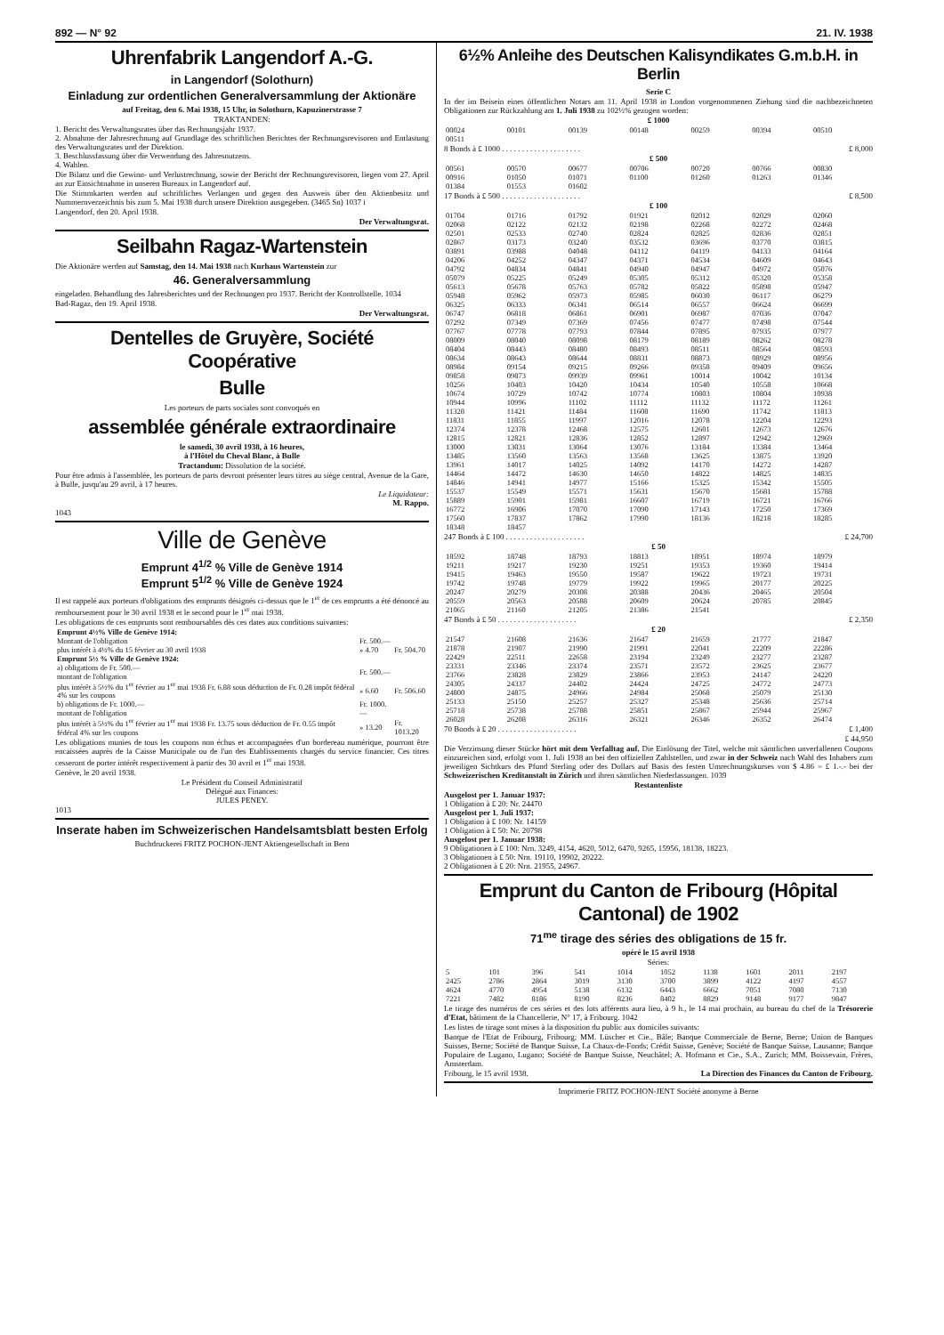892 — N° 92 21. IV. 1938
Uhrenfabrik Langendorf A.-G.
in Langendorf (Solothurn)
Einladung zur ordentlichen Generalversammlung der Aktionäre
auf Freitag, den 6. Mai 1938, 15 Uhr, in Solothurn, Kapuzinerstrasse 7
TRAKTANDEN:
1. Bericht des Verwaltungsrates über das Rechnungsjahr 1937.
2. Abnahme der Jahresrechnung auf Grundlage des schriftlichen Berichtes der Rechnungsrevisoren und Entlastung des Verwaltungsrates und der Direktion.
3. Beschlussfassung über die Verwendung des Jahresnutzens.
4. Wahlen.
Die Bilanz und die Gewinn- und Verlustrechnung, sowie der Bericht der Rechnungsrevisoren, liegen vom 27. April an zur Einsichtnahme in unseren Bureaux in Langendorf auf.
Die Stimmkarten werden auf schriftliches Verlangen und gegen den Ausweis über den Aktienbesitz und Nummernverzeichnis bis zum 5. Mai 1938 durch unsere Direktion ausgegeben. (3465 Sn) 1037 i
Langendorf, den 20. April 1938.
Der Verwaltungsrat.
Seilbahn Ragaz-Wartenstein
Die Aktionäre werden auf Samstag, den 14. Mai 1938 nach Kurhaus Wartenstein zur
46. Generalversammlung
eingeladen. Behandlung des Jahresberichtes und der Rechnungen pro 1937. Bericht der Kontrollstelle. 1034
Bad-Ragaz, den 19. April 1938.
Der Verwaltungsrat.
Dentelles de Gruyère, Société Coopérative
Bulle
Les porteurs de parts sociales sont convoqués en
assemblée générale extraordinaire
le samedi, 30 avril 1938, à 16 heures,
à l'Hôtel du Cheval Blanc, à Bulle
Tractandum: Dissolution de la société.
Pour être admis à l'assemblée, les porteurs de parts devront présenter leurs titres au siège central, Avenue de la Gare, à Bulle, jusqu'au 29 avril, à 17 heures.
Le Liquidateur:
M. Rappo.
1043
Ville de Genève
Emprunt 4<sup>1/2</sup> % Ville de Genève 1914
Emprunt 5<sup>1/2</sup> % Ville de Genève 1924
Il est rappelé aux porteurs d'obligations des emprunts désignés ci-dessus que le 1<sup>er</sup> de ces emprunts a été dénoncé au remboursement pour le 30 avril 1938 et le second pour le 1<sup>er</sup> mai 1938.
Les obligations de ces emprunts sont remboursables dès ces dates aux conditions suivantes:
| Emprunt 4½% Ville de Genève 1914: | | |
| Montant de l'obligation | Fr. 500.— | |
| plus intérêt à 4½% du 15 février au 30 avril 1938 | » 4.70 | Fr. 504.70 |
| Emprunt 5½ % Ville de Genève 1924: | | |
| a) obligations de Fr. 500.— montant de l'obligation | Fr. 500.— | |
| plus intérêt à 5½% du 1<sup>er</sup> février au 1<sup>er</sup> mai 1938 Fr. 6.88 sous déduction de Fr. 0.28 impôt fédéral 4% sur les coupons | » 6.60 | Fr. 506.60 |
| b) obligations de Fr. 1000.— montant de l'obligation | Fr. 1000.— | |
| plus intérêt à 5½% du 1<sup>er</sup> février au 1<sup>er</sup> mai 1938 Fr. 13.75 sous déduction de Fr. 0.55 impôt fédéral 4% sur les coupons | » 13.20 | Fr. 1013.20 |
Les obligations munies de tous les coupons non échus et accompagnées d'un bordereau numérique, pourront être encaissées auprès de la Caisse Municipale ou de l'un des Etablissements chargés du service financier. Ces titres cesseront de porter intérêt respectivement à partir des 30 avril et 1<sup>er</sup> mai 1938.
Genève, le 20 avril 1938.
Le Président du Conseil Administratif
Délégué aux Finances:
JULES PENEY.
1013
Inserate haben im Schweizerischen Handelsamtsblatt besten Erfolg
Buchdruckerei FRITZ POCHON-JENT Aktiengesellschaft in Bern
6½% Anleihe des Deutschen Kalisyndikates G.m.b.H. in Berlin
Serie C
In der im Beisein eines öffentlichen Notars am 11. April 1938 in London vorgenommenen Ziehung sind die nachbezeichneten Obligationen zur Rückzahlung am 1. Juli 1938 zu 102½% gezogen worden:
£ 1000
| 00024 | 00101 | 00139 | 00148 | 00259 | 00394 | 00510 |
| 00511 | | | | | | |
8 Bonds à £ 1000 . . . . . . . . . . . . . . . . . . . . £ 8,000
£ 500
| 00561 | 00570 | 00677 | 00706 | 00720 | 00766 | 00830 |
| 00916 | 01050 | 01071 | 01100 | 01260 | 01263 | 01346 |
| 01384 | 01553 | 01602 | | | | |
17 Bonds à £ 500 . . . . . . . . . . . . . . . . . . . . £ 8,500
£ 100
| 01704 | 01716 | 01792 | 01921 | 02012 | 02029 | 02060 |
| 02068 | 02122 | 02132 | 02198 | 02268 | 02272 | 02468 |
| 02501 | 02533 | 02740 | 02824 | 02825 | 02836 | 02851 |
| 02867 | 03173 | 03240 | 03532 | 03696 | 03770 | 03815 |
| 03891 | 03988 | 04048 | 04112 | 04119 | 04133 | 04164 |
| 04206 | 04252 | 04347 | 04371 | 04534 | 04609 | 04643 |
| 04792 | 04834 | 04841 | 04940 | 04947 | 04972 | 05076 |
| 05079 | 05225 | 05249 | 05305 | 05312 | 05320 | 05358 |
| 05613 | 05678 | 05763 | 05782 | 05822 | 05898 | 05947 |
| 05948 | 05962 | 05973 | 05985 | 06030 | 06117 | 06279 |
| 06325 | 06333 | 06341 | 06514 | 06557 | 06624 | 06699 |
| 06747 | 06818 | 06861 | 06901 | 06987 | 07036 | 07047 |
| 07292 | 07349 | 07369 | 07456 | 07477 | 07498 | 07544 |
| 07767 | 07778 | 07793 | 07844 | 07895 | 07935 | 07977 |
| 08009 | 08040 | 08098 | 08179 | 08189 | 08262 | 08278 |
| 08404 | 08443 | 08480 | 08493 | 08511 | 08564 | 08593 |
| 08634 | 08643 | 08644 | 08831 | 08873 | 08929 | 08956 |
| 08984 | 09154 | 09215 | 09266 | 09358 | 09409 | 09656 |
| 09858 | 09873 | 09939 | 09961 | 10014 | 10042 | 10134 |
| 10256 | 10403 | 10420 | 10434 | 10540 | 10558 | 10668 |
| 10674 | 10729 | 10742 | 10774 | 10803 | 10804 | 10938 |
| 10944 | 10996 | 11102 | 11112 | 11132 | 11172 | 11261 |
| 11328 | 11421 | 11484 | 11608 | 11690 | 11742 | 11813 |
| 11831 | 11855 | 11997 | 12016 | 12078 | 12204 | 12293 |
| 12374 | 12378 | 12468 | 12575 | 12601 | 12673 | 12676 |
| 12815 | 12821 | 12836 | 12852 | 12897 | 12942 | 12969 |
| 13000 | 13031 | 13064 | 13076 | 13184 | 13384 | 13464 |
| 13485 | 13560 | 13563 | 13568 | 13625 | 13875 | 13920 |
| 13961 | 14017 | 14025 | 14092 | 14170 | 14272 | 14287 |
| 14464 | 14472 | 14630 | 14650 | 14822 | 14825 | 14835 |
| 14846 | 14941 | 14977 | 15166 | 15325 | 15342 | 15505 |
| 15537 | 15549 | 15571 | 15631 | 15670 | 15681 | 15788 |
| 15889 | 15901 | 15981 | 16607 | 16719 | 16721 | 16766 |
| 16772 | 16906 | 17070 | 17090 | 17143 | 17250 | 17369 |
| 17560 | 17837 | 17862 | 17990 | 18136 | 18218 | 18285 |
| 18348 | 18457 | | | | | |
247 Bonds à £ 100 . . . . . . . . . . . . . . . . . . . . £ 24,700
£ 50
| 18592 | 18748 | 18793 | 18813 | 18951 | 18974 | 18979 |
| 19211 | 19217 | 19230 | 19251 | 19353 | 19360 | 19414 |
| 19415 | 19463 | 19550 | 19587 | 19622 | 19723 | 19731 |
| 19742 | 19748 | 19779 | 19922 | 19965 | 20177 | 20225 |
| 20247 | 20279 | 20308 | 20388 | 20436 | 20465 | 20504 |
| 20559 | 20563 | 20588 | 20609 | 20624 | 20785 | 20845 |
| 21065 | 21160 | 21205 | 21386 | 21541 | | |
47 Bonds à £ 50 . . . . . . . . . . . . . . . . . . . . £ 2,350
£ 20
| 21547 | 21608 | 21636 | 21647 | 21659 | 21777 | 21847 |
| 21878 | 21907 | 21990 | 21991 | 22041 | 22209 | 22286 |
| 22429 | 22511 | 22658 | 23194 | 23249 | 23277 | 23287 |
| 23331 | 23346 | 23374 | 23571 | 23572 | 23625 | 23677 |
| 23766 | 23828 | 23829 | 23866 | 23953 | 24147 | 24220 |
| 24305 | 24337 | 24402 | 24424 | 24725 | 24772 | 24773 |
| 24800 | 24875 | 24966 | 24984 | 25068 | 25079 | 25130 |
| 25133 | 25150 | 25257 | 25327 | 25348 | 25636 | 25714 |
| 25718 | 25738 | 25788 | 25851 | 25867 | 25944 | 25967 |
| 26028 | 26208 | 26316 | 26321 | 26346 | 26352 | 26474 |
70 Bonds à £ 20 . . . . . . . . . . . . . . . . . . . . £ 1,400
£ 44,950
Die Verzinsung dieser Stücke hört mit dem Verfalltag auf. Die Einlösung der Titel, welche mit sämtlichen unverfallenen Coupons einzureichen sind, erfolgt vom 1. Juli 1938 an bei den offiziellen Zahlstellen, und zwar in der Schweiz nach Wahl des Inhabers zum jeweiligen Sichtkurs des Pfund Sterling oder des Dollars auf Basis des festen Umrechnungskurses von $ 4.86 = £ 1.-.- bei der Schweizerischen Kreditanstalt in Zürich und ihren sämtlichen Niederlassungen. 1039
Restantenliste
Ausgelost per 1. Januar 1937:
1 Obligation à £ 20: Nr. 24470
Ausgelost per 1. Juli 1937:
1 Obligation à £ 100: Nr. 14159
1 Obligation à £ 50: Nr. 20798
Ausgelost per 1. Januar 1938:
9 Obligationen à £ 100: Nrn. 3249, 4154, 4620, 5012, 6470, 9265, 15956, 18138, 18223.
3 Obligationen à £ 50: Nrn. 19110, 19902, 20222.
2 Obligationen à £ 20: Nrn. 21955, 24967.
Emprunt du Canton de Fribourg (Hôpital Cantonal) de 1902
71<sup>me</sup> tirage des séries des obligations de 15 fr.
opéré le 15 avril 1938
Séries:
| 5 | 101 | 396 | 541 | 1014 | 1052 | 1138 | 1601 | 2011 | 2197 |
| 2425 | 2786 | 2864 | 3019 | 3130 | 3700 | 3899 | 4122 | 4197 | 4557 |
| 4624 | 4770 | 4954 | 5138 | 6132 | 6443 | 6662 | 7051 | 7080 | 7130 |
| 7221 | 7482 | 8186 | 8190 | 8236 | 8402 | 8829 | 9148 | 9177 | 9847 |
Le tirage des numéros de ces séries et des lots afférents aura lieu, à 9 h., le 14 mai prochain, au bureau du chef de la Trésorerie d'Etat, bâtiment de la Chancellerie, N° 17, à Fribourg. 1042
Les listes de tirage sont mises à la disposition du public aux domiciles suivants:
Banque de l'Etat de Fribourg, Fribourg; MM. Lüscher et Cie., Bâle; Banque Commerciale de Berne, Berne; Union de Banques Suisses, Berne; Société de Banque Suisse, La Chaux-de-Fonds; Crédit Suisse, Genève; Société de Banque Suisse, Lausanne; Banque Populaire de Lugano, Lugano; Société de Banque Suisse, Neuchâtel; A. Hofmann et Cie., S.A., Zurich; MM. Boissevain, Frères, Amsterdam.
Fribourg, le 15 avril 1938. La Direction des Finances du Canton de Fribourg.
Imprimerie FRITZ POCHON-JENT Société anonyme à Berne